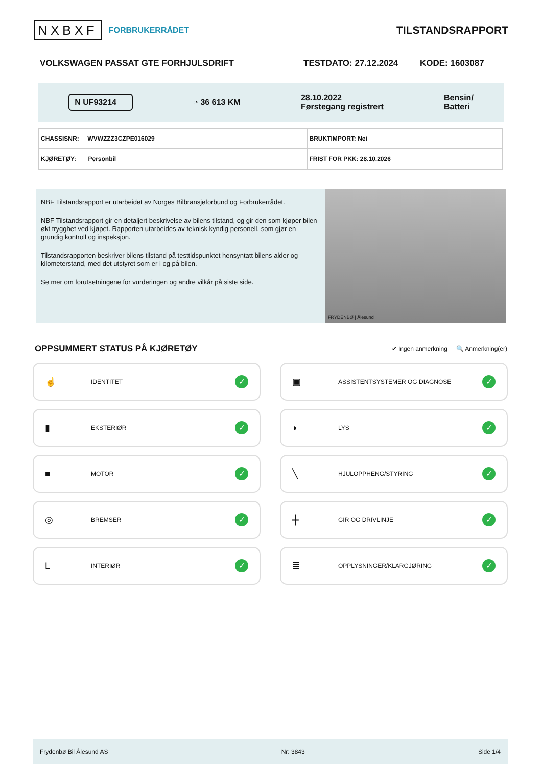NXBXF FORBRUKERRÅDET
TILSTANDSRAPPORT
VOLKSWAGEN PASSAT GTE FORHJULSDRIFT TESTDATO: 27.12.2024 KODE: 1603087
N UF93214 ◔ 36 613 KM 28.10.2022
Førstegang registrert Bensin/
Batteri
| CHASSISNR: WVWZZZ3CZPE016029 | BRUKTIMPORT: Nei |
| KJØRETØY: Personbil | FRIST FOR PKK: 28.10.2026 |
NBF Tilstandsrapport er utarbeidet av Norges Bilbransjeforbund og Forbrukerrådet.
NBF Tilstandsrapport gir en detaljert beskrivelse av bilens tilstand, og gir den som kjøper bilen økt trygghet ved kjøpet. Rapporten utarbeides av teknisk kyndig personell, som gjør en grundig kontroll og inspeksjon.
Tilstandsrapporten beskriver bilens tilstand på testtidspunktet hensyntatt bilens alder og kilometerstand, med det utstyret som er i og på bilen.
Se mer om forutsetningene for vurderingen og andre vilkår på siste side.
FRYDENBØ | Ålesund
OPPSUMMERT STATUS PÅ KJØRETØY
✔ Ingen anmerkning 🔍 Anmerkning(er)
☝ IDENTITET ✓
▣ ASSISTENTSYSTEMER OG DIAGNOSE ✓
▮ EKSTERIØR ✓
◗ LYS ✓
■ MOTOR ✓
╲ HJULOPPHENG/STYRING ✓
◎ BREMSER ✓
╪ GIR OG DRIVLINJE ✓
L INTERIØR ✓
≣ OPPLYSNINGER/KLARGJØRING ✓
Frydenbø Bil Ålesund AS Nr: 3843 Side 1/4